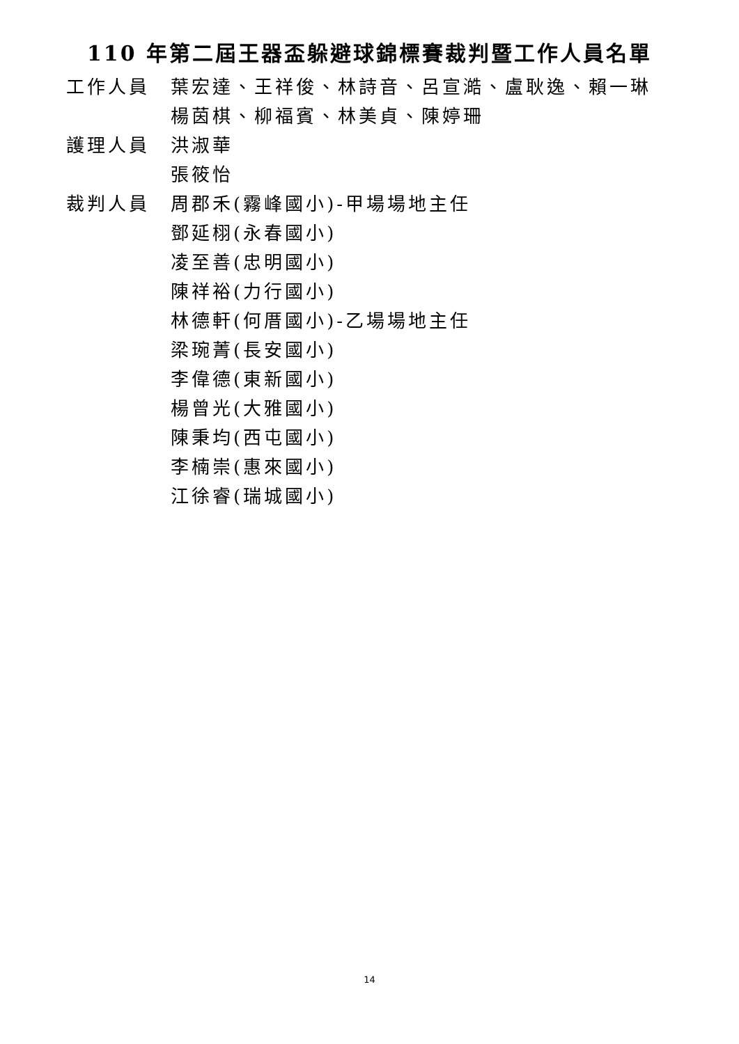110 年第二屆王器盃躲避球錦標賽裁判暨工作人員名單
工作人員 葉宏達、王祥俊、林詩音、呂宣澔、盧耿逸、賴一琳
楊茵棋、柳福賓、林美貞、陳婷珊
護理人員 洪淑華
張筱怡
裁判人員 周郡禾(霧峰國小)-甲場場地主任
鄧延栩(永春國小)
凌至善(忠明國小)
陳祥裕(力行國小)
林德軒(何厝國小)-乙場場地主任
梁琬菁(長安國小)
李偉德(東新國小)
楊曾光(大雅國小)
陳秉均(西屯國小)
李楠崇(惠來國小)
江徐睿(瑞城國小)
14